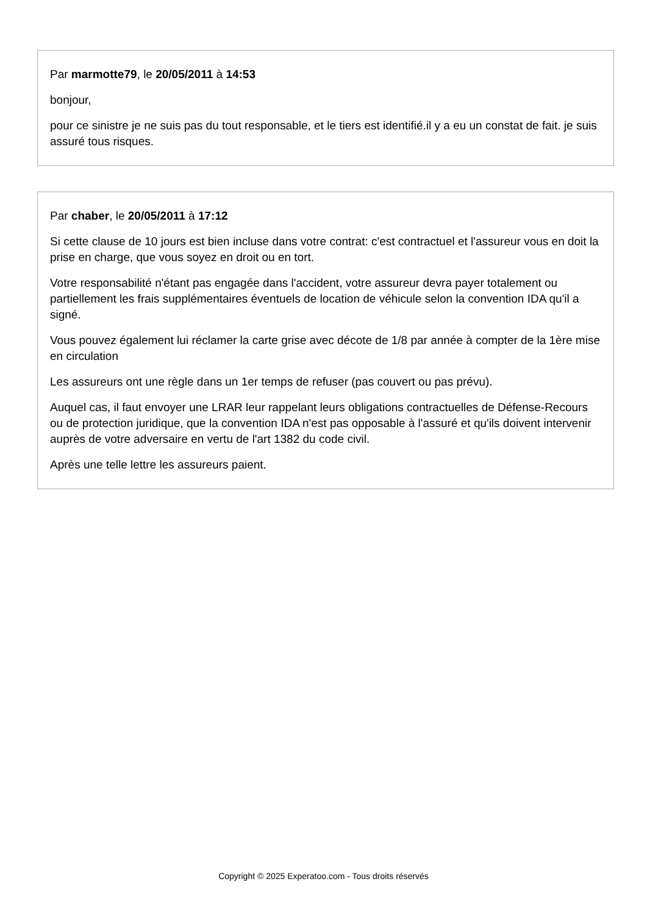Par marmotte79, le 20/05/2011 à 14:53
bonjour,
pour ce sinistre je ne suis pas du tout responsable, et le tiers est identifié.il y a eu un constat de fait. je suis assuré tous risques.
Par chaber, le 20/05/2011 à 17:12
Si cette clause de 10 jours est bien incluse dans votre contrat: c'est contractuel et l'assureur vous en doit la prise en charge, que vous soyez en droit ou en tort.
Votre responsabilité n'étant pas engagée dans l'accident, votre assureur devra payer totalement ou partiellement les frais supplémentaires éventuels de location de véhicule selon la convention IDA qu'il a signé.
Vous pouvez également lui réclamer la carte grise avec décote de 1/8 par année à compter de la 1ère mise en circulation
Les assureurs ont une règle dans un 1er temps de refuser (pas couvert ou pas prévu).
Auquel cas, il faut envoyer une LRAR leur rappelant leurs obligations contractuelles de Défense-Recours ou de protection juridique, que la convention IDA n'est pas opposable à l'assuré et qu'ils doivent intervenir auprès de votre adversaire en vertu de l'art 1382 du code civil.
Après une telle lettre les assureurs paient.
Copyright © 2025 Experatoo.com - Tous droits réservés